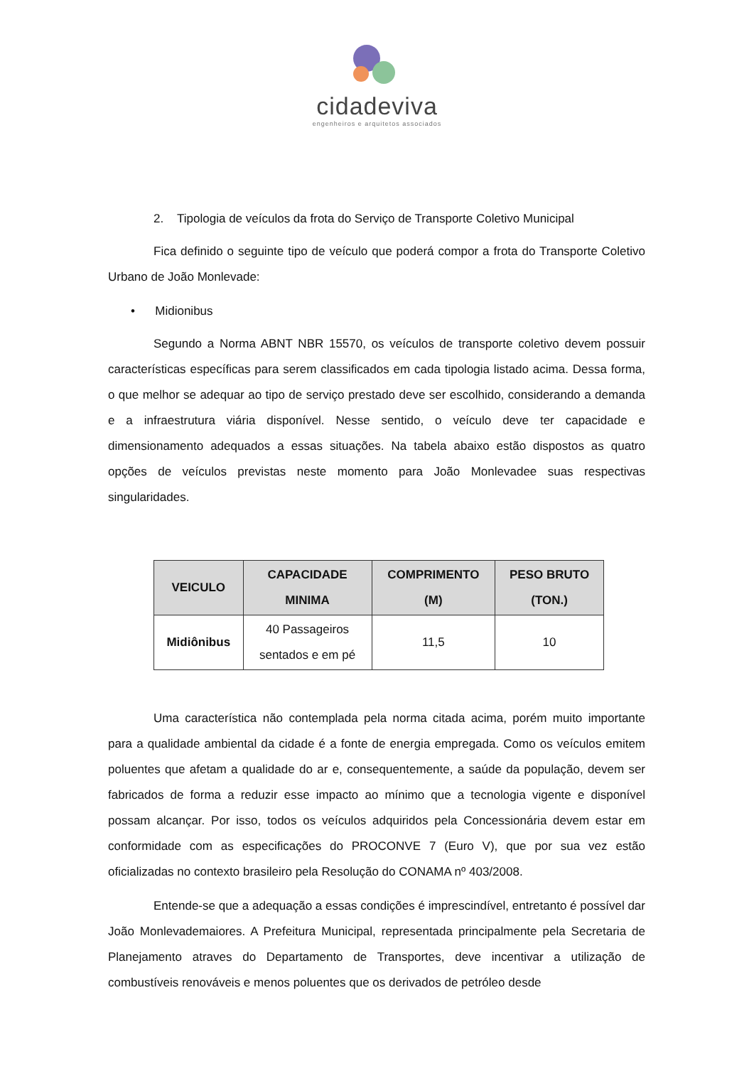cidadeviva
engenheiros e arquitetos associados
2. Tipologia de veículos da frota do Serviço de Transporte Coletivo Municipal
Fica definido o seguinte tipo de veículo que poderá compor a frota do Transporte Coletivo Urbano de João Monlevade:
• Midionibus
Segundo a Norma ABNT NBR 15570, os veículos de transporte coletivo devem possuir características específicas para serem classificados em cada tipologia listado acima. Dessa forma, o que melhor se adequar ao tipo de serviço prestado deve ser escolhido, considerando a demanda e a infraestrutura viária disponível. Nesse sentido, o veículo deve ter capacidade e dimensionamento adequados a essas situações. Na tabela abaixo estão dispostos as quatro opções de veículos previstas neste momento para João Monlevadee suas respectivas singularidades.
| VEICULO | CAPACIDADE MINIMA | COMPRIMENTO (M) | PESO BRUTO (TON.) |
| --- | --- | --- | --- |
| Midiônibus | 40 Passageiros sentados e em pé | 11,5 | 10 |
Uma característica não contemplada pela norma citada acima, porém muito importante para a qualidade ambiental da cidade é a fonte de energia empregada. Como os veículos emitem poluentes que afetam a qualidade do ar e, consequentemente, a saúde da população, devem ser fabricados de forma a reduzir esse impacto ao mínimo que a tecnologia vigente e disponível possam alcançar. Por isso, todos os veículos adquiridos pela Concessionária devem estar em conformidade com as especificações do PROCONVE 7 (Euro V), que por sua vez estão oficializadas no contexto brasileiro pela Resolução do CONAMA nº 403/2008.
Entende-se que a adequação a essas condições é imprescindível, entretanto é possível dar João Monlevademaiores. A Prefeitura Municipal, representada principalmente pela Secretaria de Planejamento atraves do Departamento de Transportes, deve incentivar a utilização de combustíveis renováveis e menos poluentes que os derivados de petróleo desde